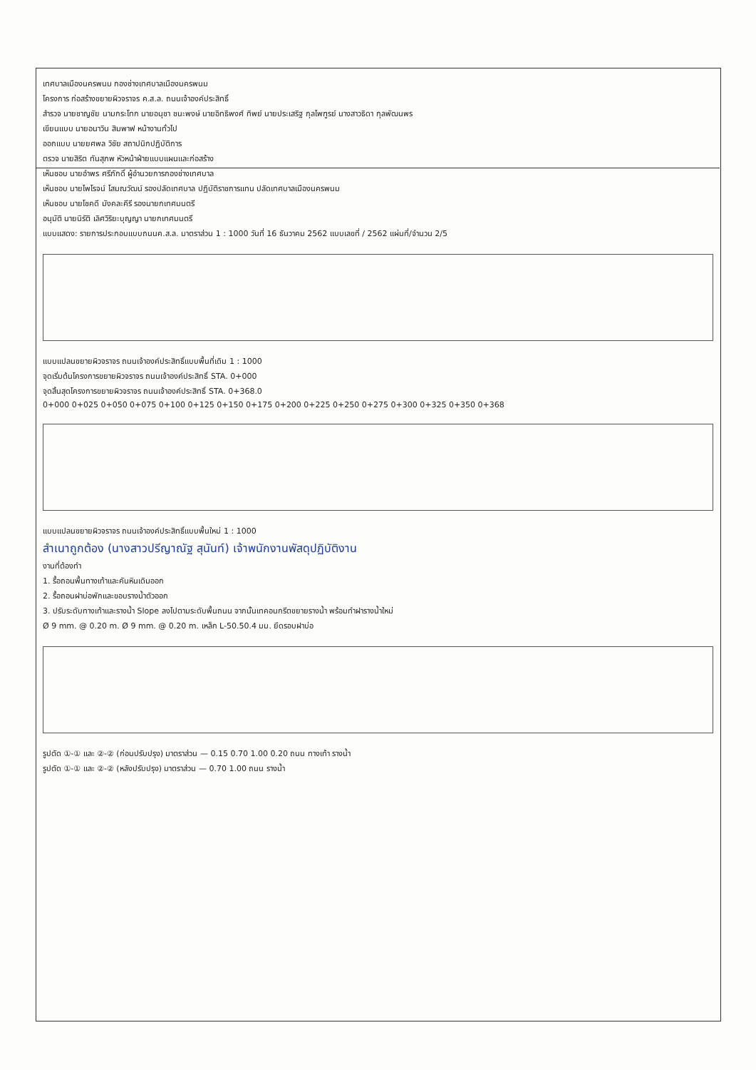เทศบาลเมืองนครพนม กองช่างเทศบาลเมืองนครพนม
โครงการ ก่อสร้างขยายผิวจราจร ค.ส.ล. ถนนเจ้าองค์ประสิทธิ์
สำรวจ นายชาญชัย นามกระโทก นายอนุชา ชนะพงษ์ นายอิทธิพงศ์ ทิพย์ นายประเสริฐ กุลไพฑูรย์ นางสาวธิดา กุลพัฒนพร
เขียนแบบ นายอนาวิน สิมพาฟ หน้างานทั่วไป
ออกแบบ นายยศพล วิชัย สถาปนิกปฏิบัติการ
ตรวจ นายสิริต ทันสุภพ หัวหน้าฝ่ายแบบแผนและก่อสร้าง
เห็นชอบ นายอำพร ศรีภักดิ์ ผู้อำนวยการกองช่างเทศบาล
เห็นชอบ นายไพโรจน์ โสมณวัฒน์ รองปลัดเทศบาล ปฏิบัติราชการแทน ปลัดเทศบาลเมืองนครพนม
เห็นชอบ นายโชคดี มังคละคีรี รองนายกเทศมนตรี
อนุมัติ นายนิรัติ เลิศวิริยะบุญญา นายกเทศมนตรี
แบบแสดง: รายการประกอบแบบถนนค.ส.ล. มาตราส่วน 1 : 1000 วันที่ 16 ธันวาคม 2562 แบบเลขที่ / 2562 แผ่นที่/จำนวน 2/5
แบบแปลนขยายผิวจราจร ถนนเจ้าองค์ประสิทธิ์แบบพื้นที่เดิม 1 : 1000
จุดเริ่มต้นโครงการขยายผิวจราจร ถนนเจ้าองค์ประสิทธิ์ STA. 0+000
จุดสิ้นสุดโครงการขยายผิวจราจร ถนนเจ้าองค์ประสิทธิ์ STA. 0+368.0
0+000 0+025 0+050 0+075 0+100 0+125 0+150 0+175 0+200 0+225 0+250 0+275 0+300 0+325 0+350 0+368
แบบแปลนขยายผิวจราจร ถนนเจ้าองค์ประสิทธิ์แบบพื้นใหม่ 1 : 1000
สำเนาถูกต้อง (นางสาวปรีญาณัฐ สุนันท์) เจ้าพนักงานพัสดุปฏิบัติงาน
งานที่ต้องทำ
1. รื้อถอนพื้นทางเท้าและคันหินเดิมออก
2. รื้อถอนฝาบ่อพักและขอบรางน้ำตัวออก
3. ปรับระดับทางเท้าและรางน้ำ Slope ลงไปตามระดับพื้นถนน จากนั้นเทคอนกรีตขยายรางน้ำ พร้อมทำฝารางน้ำใหม่
Ø 9 mm. @ 0.20 m. Ø 9 mm. @ 0.20 m. เหล็ก L-50.50.4 มม. ยึดรอบฝาบ่อ
รูปตัด ①-① และ ②-② (ก่อนปรับปรุง) มาตราส่วน — 0.15 0.70 1.00 0.20 ถนน ทางเท้า รางน้ำ
รูปตัด ①-① และ ②-② (หลังปรับปรุง) มาตราส่วน — 0.70 1.00 ถนน รางน้ำ